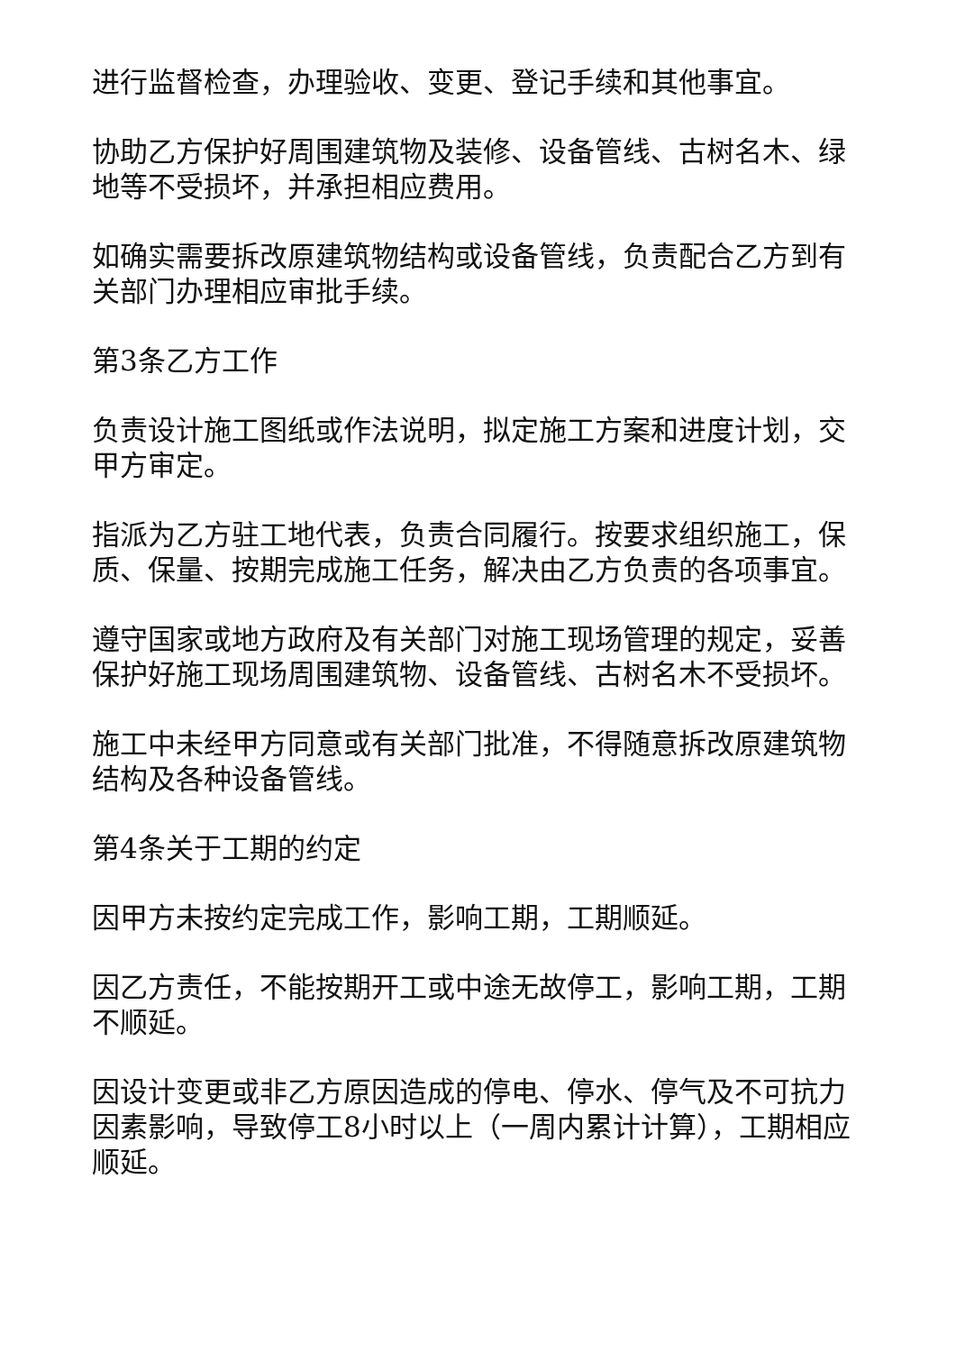进行监督检查，办理验收、变更、登记手续和其他事宜。
协助乙方保护好周围建筑物及装修、设备管线、古树名木、绿地等不受损坏，并承担相应费用。
如确实需要拆改原建筑物结构或设备管线，负责配合乙方到有关部门办理相应审批手续。
第3条乙方工作
负责设计施工图纸或作法说明，拟定施工方案和进度计划，交甲方审定。
指派为乙方驻工地代表，负责合同履行。按要求组织施工，保质、保量、按期完成施工任务，解决由乙方负责的各项事宜。
遵守国家或地方政府及有关部门对施工现场管理的规定，妥善保护好施工现场周围建筑物、设备管线、古树名木不受损坏。
施工中未经甲方同意或有关部门批准，不得随意拆改原建筑物结构及各种设备管线。
第4条关于工期的约定
因甲方未按约定完成工作，影响工期，工期顺延。
因乙方责任，不能按期开工或中途无故停工，影响工期，工期不顺延。
因设计变更或非乙方原因造成的停电、停水、停气及不可抗力因素影响，导致停工8小时以上（一周内累计计算），工期相应顺延。